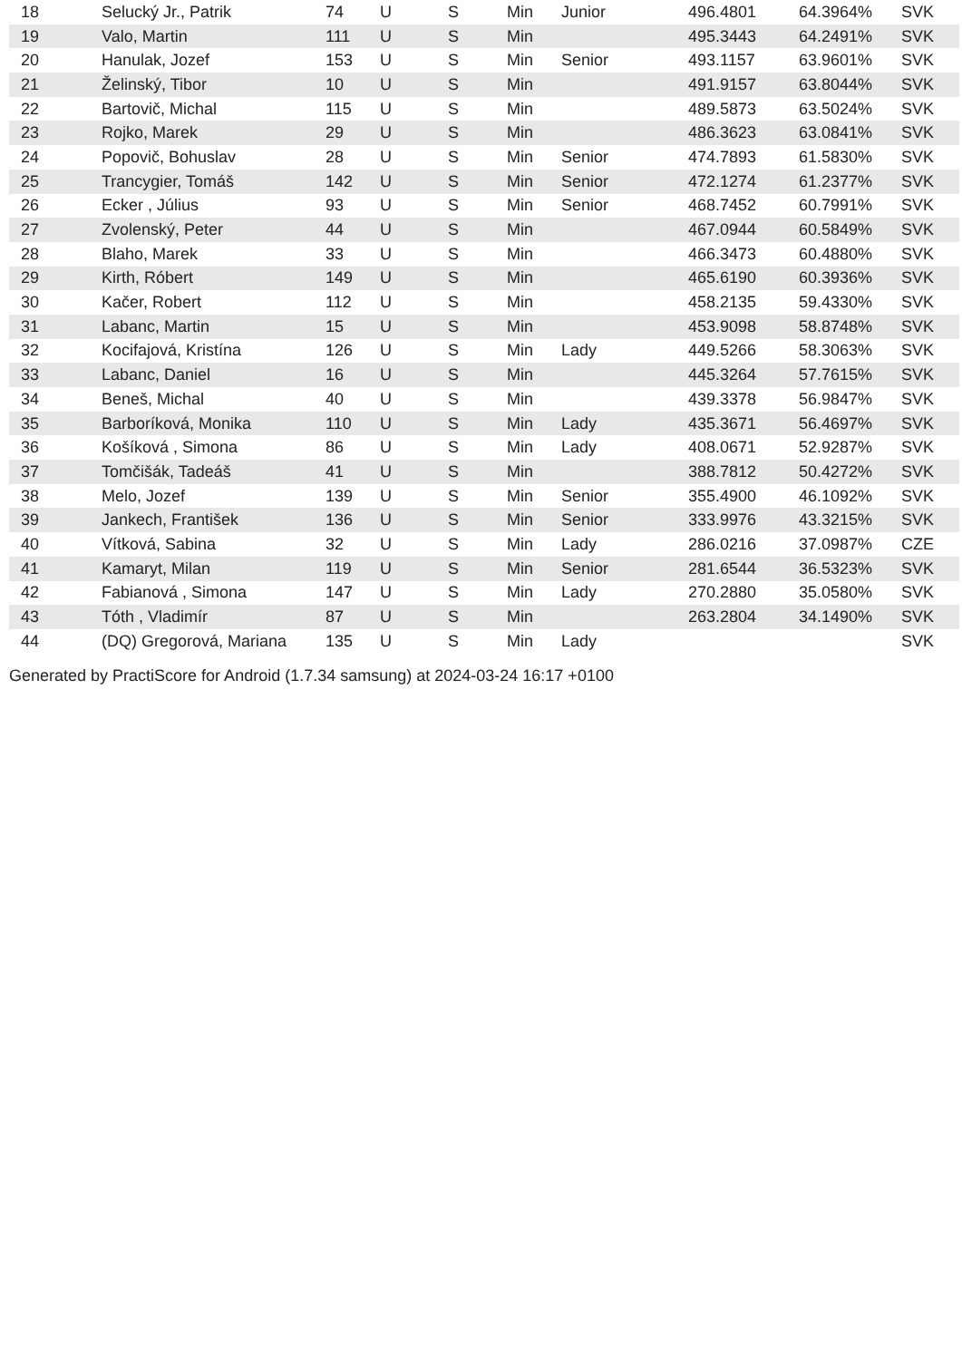| 18 | Selucký Jr., Patrik | 74 | U | S | Min | Junior | 496.4801 | 64.3964% | SVK |
| 19 | Valo, Martin | 111 | U | S | Min | | 495.3443 | 64.2491% | SVK |
| 20 | Hanulak, Jozef | 153 | U | S | Min | Senior | 493.1157 | 63.9601% | SVK |
| 21 | Želinský, Tibor | 10 | U | S | Min | | 491.9157 | 63.8044% | SVK |
| 22 | Bartovič, Michal | 115 | U | S | Min | | 489.5873 | 63.5024% | SVK |
| 23 | Rojko, Marek | 29 | U | S | Min | | 486.3623 | 63.0841% | SVK |
| 24 | Popovič, Bohuslav | 28 | U | S | Min | Senior | 474.7893 | 61.5830% | SVK |
| 25 | Trancygier, Tomáš | 142 | U | S | Min | Senior | 472.1274 | 61.2377% | SVK |
| 26 | Ecker , Július | 93 | U | S | Min | Senior | 468.7452 | 60.7991% | SVK |
| 27 | Zvolenský, Peter | 44 | U | S | Min | | 467.0944 | 60.5849% | SVK |
| 28 | Blaho, Marek | 33 | U | S | Min | | 466.3473 | 60.4880% | SVK |
| 29 | Kirth, Róbert | 149 | U | S | Min | | 465.6190 | 60.3936% | SVK |
| 30 | Kačer, Robert | 112 | U | S | Min | | 458.2135 | 59.4330% | SVK |
| 31 | Labanc, Martin | 15 | U | S | Min | | 453.9098 | 58.8748% | SVK |
| 32 | Kocifajová, Kristína | 126 | U | S | Min | Lady | 449.5266 | 58.3063% | SVK |
| 33 | Labanc, Daniel | 16 | U | S | Min | | 445.3264 | 57.7615% | SVK |
| 34 | Beneš, Michal | 40 | U | S | Min | | 439.3378 | 56.9847% | SVK |
| 35 | Barboríková, Monika | 110 | U | S | Min | Lady | 435.3671 | 56.4697% | SVK |
| 36 | Košíková , Simona | 86 | U | S | Min | Lady | 408.0671 | 52.9287% | SVK |
| 37 | Tomčišák, Tadeáš | 41 | U | S | Min | | 388.7812 | 50.4272% | SVK |
| 38 | Melo, Jozef | 139 | U | S | Min | Senior | 355.4900 | 46.1092% | SVK |
| 39 | Jankech, František | 136 | U | S | Min | Senior | 333.9976 | 43.3215% | SVK |
| 40 | Vítková, Sabina | 32 | U | S | Min | Lady | 286.0216 | 37.0987% | CZE |
| 41 | Kamaryt, Milan | 119 | U | S | Min | Senior | 281.6544 | 36.5323% | SVK |
| 42 | Fabianová , Simona | 147 | U | S | Min | Lady | 270.2880 | 35.0580% | SVK |
| 43 | Tóth , Vladimír | 87 | U | S | Min | | 263.2804 | 34.1490% | SVK |
| 44 | (DQ) Gregorová, Mariana | 135 | U | S | Min | Lady | | | SVK |
Generated by PractiScore for Android (1.7.34 samsung) at 2024-03-24 16:17 +0100